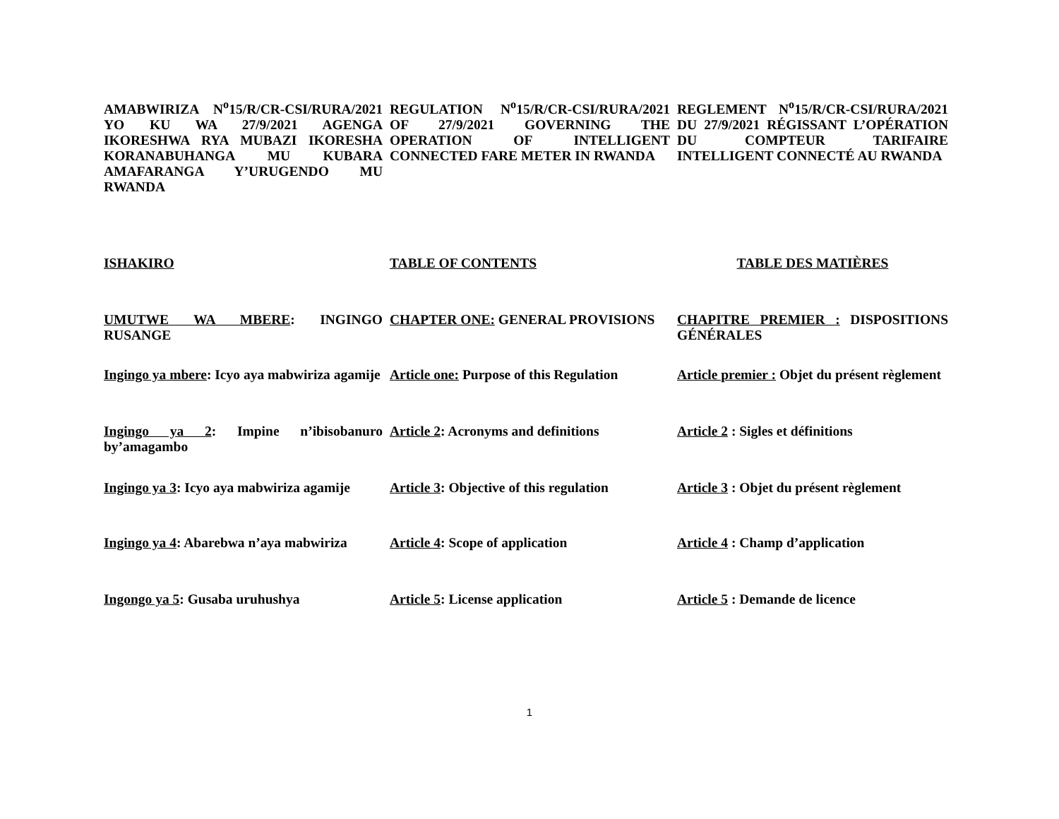AMABWIRIZA N<sup>o</sup>15/R/CR-CSI/RURA/2021 YO KU WA 27/9/2021 AGENGA IKORESHWA RYA MUBAZI IKORESHA KORANABUHANGA MU KUBARA AMAFARANGA Y’URUGENDO MU RWANDA
REGULATION N<sup>o</sup>15/R/CR-CSI/RURA/2021 OF 27/9/2021 GOVERNING THE OPERATION OF INTELLIGENT CONNECTED FARE METER IN RWANDA
REGLEMENT N<sup>o</sup>15/R/CR-CSI/RURA/2021 DU 27/9/2021 RÉGISSANT L’OPÉRATION DU COMPTEUR TARIFAIRE INTELLIGENT CONNECTÉ AU RWANDA
ISHAKIRO
TABLE OF CONTENTS
TABLE DES MATIÈRES
UMUTWE WA MBERE: INGINGO RUSANGE
CHAPTER ONE: GENERAL PROVISIONS
CHAPITRE PREMIER : DISPOSITIONS GÉNÉRALES
Ingingo ya mbere: Icyo aya mabwiriza agamije
Article one: Purpose of this Regulation
Article premier : Objet du présent règlement
Ingingo ya 2: Impine n’ibisobanuro by’amagambo
Article 2: Acronyms and definitions
Article 2 : Sigles et définitions
Ingingo ya 3: Icyo aya mabwiriza agamije
Article 3: Objective of this regulation
Article 3 : Objet du présent règlement
Ingingo ya 4: Abarebwa n’aya mabwiriza
Article 4: Scope of application
Article 4 : Champ d’application
Ingongo ya 5: Gusaba uruhushya
Article 5: License application
Article 5 : Demande de licence
1